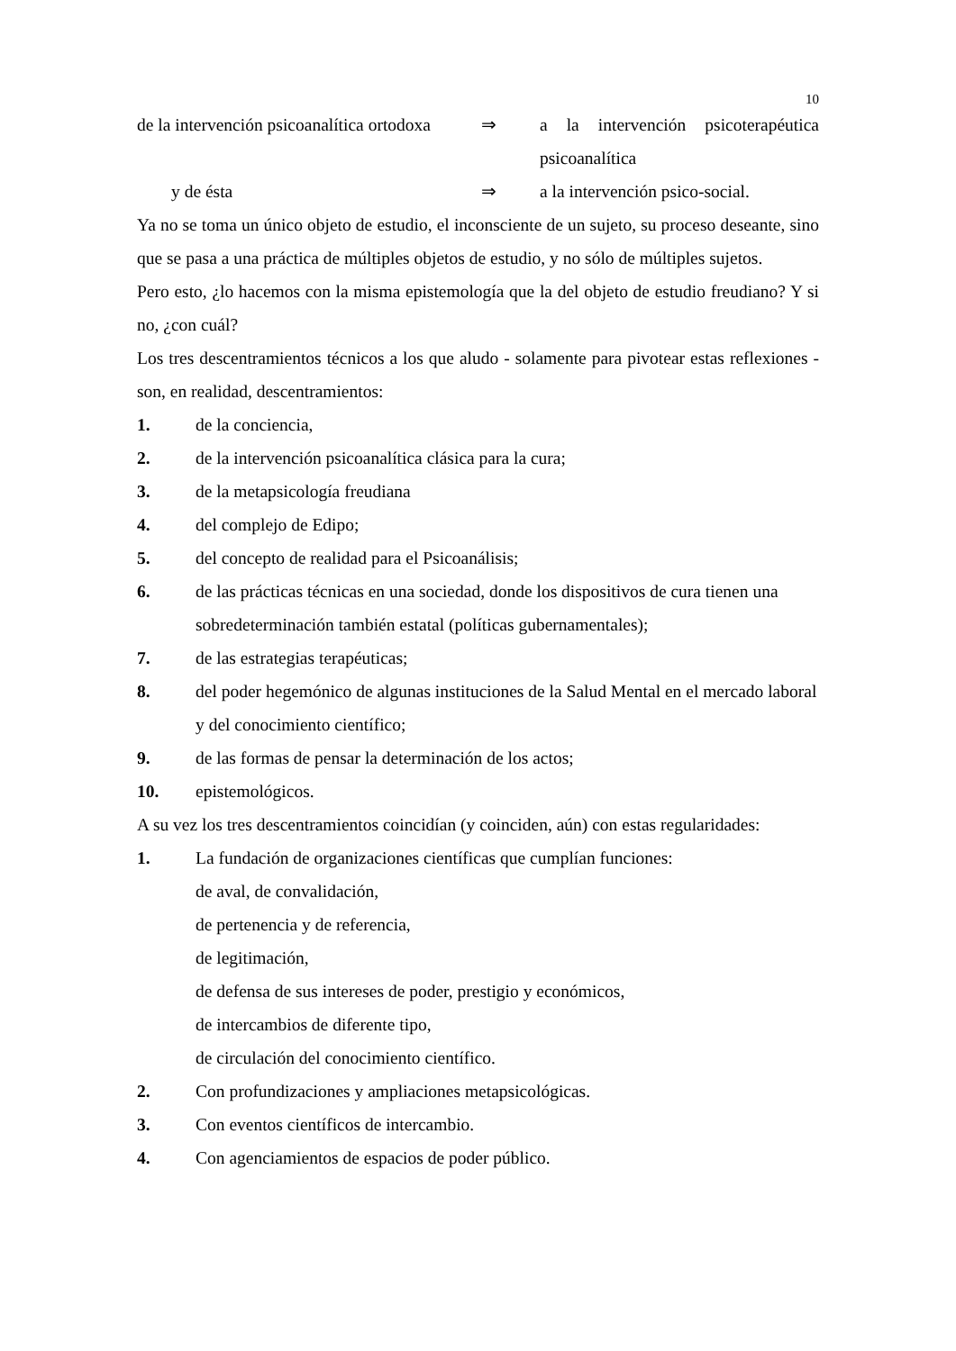10
de la intervención psicoanalítica ortodoxa
⇒ a la intervención psicoterapéutica psicoanalítica
y de ésta ⇒ a la intervención psico-social.
Ya no se toma un único objeto de estudio, el inconsciente de un sujeto, su proceso deseante, sino que se pasa a una práctica de múltiples objetos de estudio, y no sólo de múltiples sujetos.
Pero esto, ¿lo hacemos con la misma epistemología que la del objeto de estudio freudiano? Y si no, ¿con cuál?
Los tres descentramientos técnicos a los que aludo - solamente para pivotear estas reflexiones - son, en realidad, descentramientos:
1. de la conciencia,
2. de la intervención psicoanalítica clásica para la cura;
3. de la metapsicología freudiana
4. del complejo de Edipo;
5. del concepto de realidad para el Psicoanálisis;
6. de las prácticas técnicas en una sociedad, donde los dispositivos de cura tienen una sobredeterminación también estatal (políticas gubernamentales);
7. de las estrategias terapéuticas;
8. del poder hegemónico de algunas instituciones de la Salud Mental en el mercado laboral y del conocimiento científico;
9. de las formas de pensar la determinación de los actos;
10. epistemológicos.
A su vez los tres descentramientos coincidían (y coinciden, aún) con estas regularidades:
1. La fundación de organizaciones científicas que cumplían funciones:
de aval, de convalidación,
de pertenencia y de referencia,
de legitimación,
de defensa de sus intereses de poder, prestigio y económicos,
de intercambios de diferente tipo,
de circulación del conocimiento científico.
2. Con profundizaciones y ampliaciones metapsicológicas.
3. Con eventos científicos de intercambio.
4. Con agenciamientos de espacios de poder público.